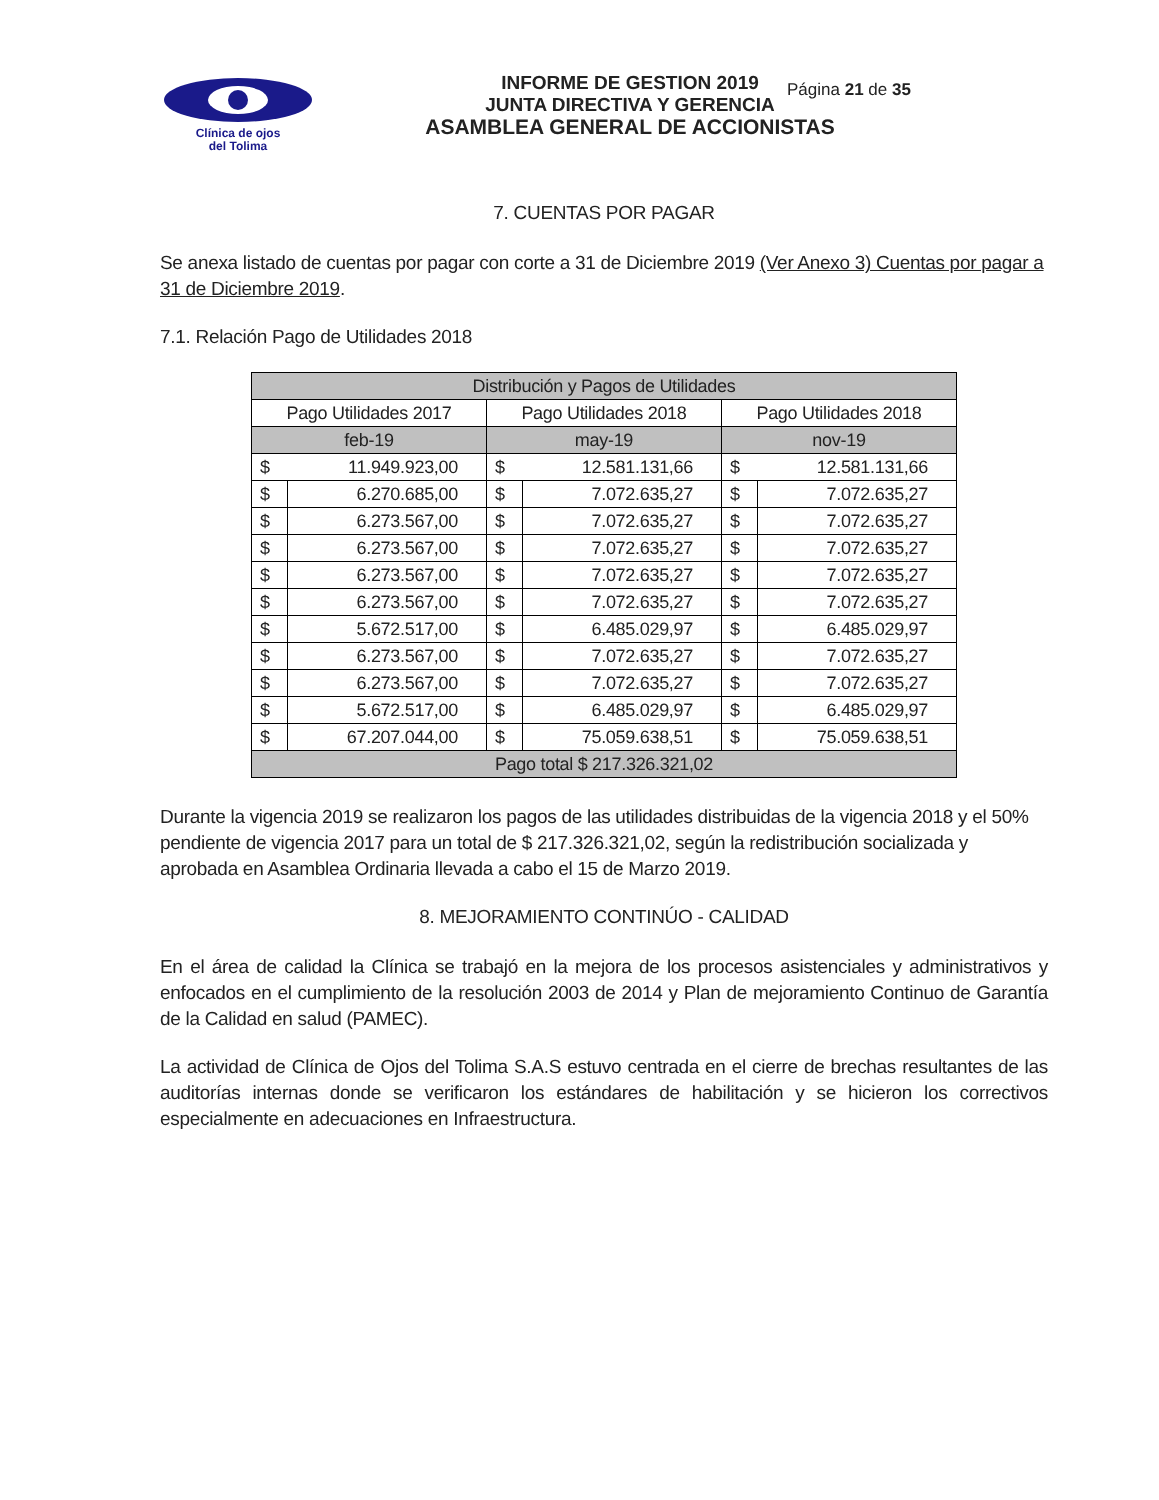Clínica de ojos
del Tolima
INFORME DE GESTION 2019
JUNTA DIRECTIVA Y GERENCIA
ASAMBLEA GENERAL DE ACCIONISTAS
Página 21 de 35
7. CUENTAS POR PAGAR
Se anexa listado de cuentas por pagar con corte a 31 de Diciembre 2019 (Ver Anexo 3) Cuentas por pagar a 31 de Diciembre 2019.
7.1. Relación Pago de Utilidades 2018
| Distribución y Pagos de Utilidades | | | | | |
| Pago Utilidades 2017 | | Pago Utilidades 2018 | | Pago Utilidades 2018 | |
| feb-19 | | may-19 | | nov-19 | |
| $ | 11.949.923,00 | $ | 12.581.131,66 | $ | 12.581.131,66 |
| $ | 6.270.685,00 | $ | 7.072.635,27 | $ | 7.072.635,27 |
| $ | 6.273.567,00 | $ | 7.072.635,27 | $ | 7.072.635,27 |
| $ | 6.273.567,00 | $ | 7.072.635,27 | $ | 7.072.635,27 |
| $ | 6.273.567,00 | $ | 7.072.635,27 | $ | 7.072.635,27 |
| $ | 6.273.567,00 | $ | 7.072.635,27 | $ | 7.072.635,27 |
| $ | 5.672.517,00 | $ | 6.485.029,97 | $ | 6.485.029,97 |
| $ | 6.273.567,00 | $ | 7.072.635,27 | $ | 7.072.635,27 |
| $ | 6.273.567,00 | $ | 7.072.635,27 | $ | 7.072.635,27 |
| $ | 5.672.517,00 | $ | 6.485.029,97 | $ | 6.485.029,97 |
| $ | 67.207.044,00 | $ | 75.059.638,51 | $ | 75.059.638,51 |
| Pago total $ 217.326.321,02 | | | | | |
Durante la vigencia 2019 se realizaron los pagos de las utilidades distribuidas de la vigencia 2018 y el 50% pendiente de vigencia 2017 para un total de $ 217.326.321,02, según la redistribución socializada y aprobada en Asamblea Ordinaria llevada a cabo el 15 de Marzo 2019.
8. MEJORAMIENTO CONTINÚO - CALIDAD
En el área de calidad la Clínica se trabajó en la mejora de los procesos asistenciales y administrativos y enfocados en el cumplimiento de la resolución 2003 de 2014 y Plan de mejoramiento Continuo de Garantía de la Calidad en salud (PAMEC).
La actividad de Clínica de Ojos del Tolima S.A.S estuvo centrada en el cierre de brechas resultantes de las auditorías internas donde se verificaron los estándares de habilitación y se hicieron los correctivos especialmente en adecuaciones en Infraestructura.